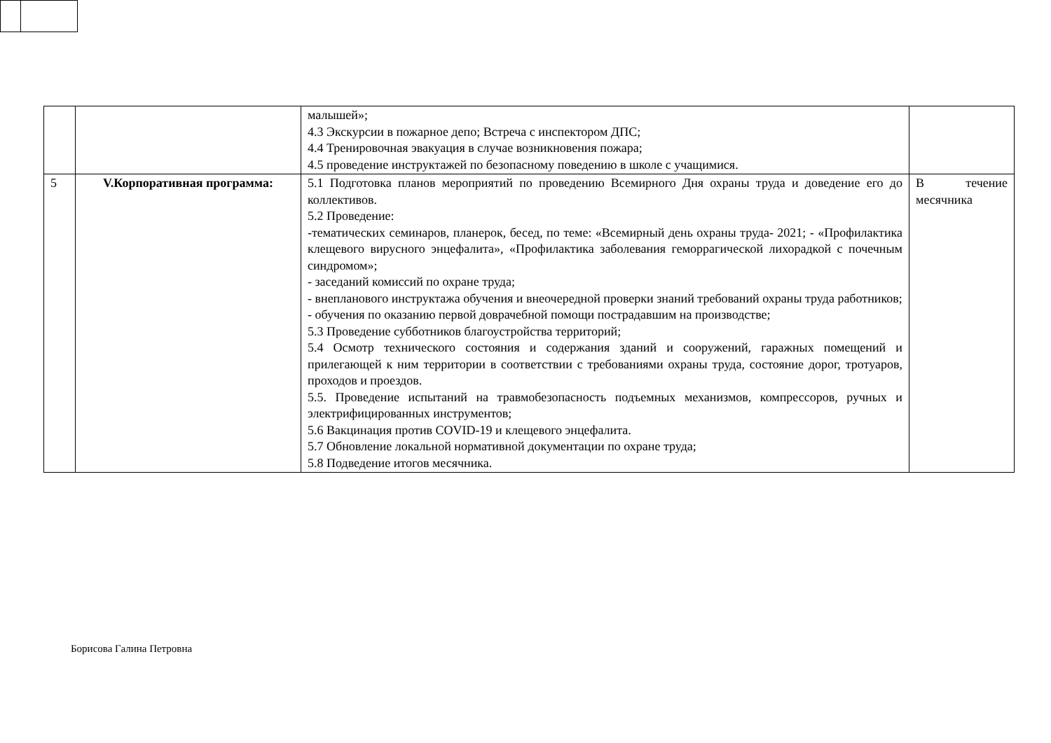| | | малышей»; 4.3 Экскурсии в пожарное депо; Встреча с инспектором ДПС; 4.4 Тренировочная эвакуация в случае возникновения пожара; 4.5 проведение инструктажей по безопасному поведению в школе с учащимися. | |
| 5 | V.Корпоративная программа: | 5.1 Подготовка планов мероприятий по проведению Всемирного Дня охраны труда и доведение его до коллективов. 5.2 Проведение: -тематических семинаров, планерок, бесед, по теме: «Всемирный день охраны труда- 2021; - «Профилактика клещевого вирусного энцефалита», «Профилактика заболевания геморрагической лихорадкой с почечным синдромом»; - заседаний комиссий по охране труда; - внепланового инструктажа обучения и внеочередной проверки знаний требований охраны труда работников; - обучения по оказанию первой доврачебной помощи пострадавшим на производстве; 5.3 Проведение субботников благоустройства территорий; 5.4 Осмотр технического состояния и содержания зданий и сооружений, гаражных помещений и прилегающей к ним территории в соответствии с требованиями охраны труда, состояние дорог, тротуаров, проходов и проездов. 5.5. Проведение испытаний на травмобезопасность подъемных механизмов, компрессоров, ручных и электрифицированных инструментов; 5.6 Вакцинация против COVID-19 и клещевого энцефалита. 5.7 Обновление локальной нормативной документации по охране труда; 5.8 Подведение итогов месячника. | В течение месячника |
Борисова Галина Петровна